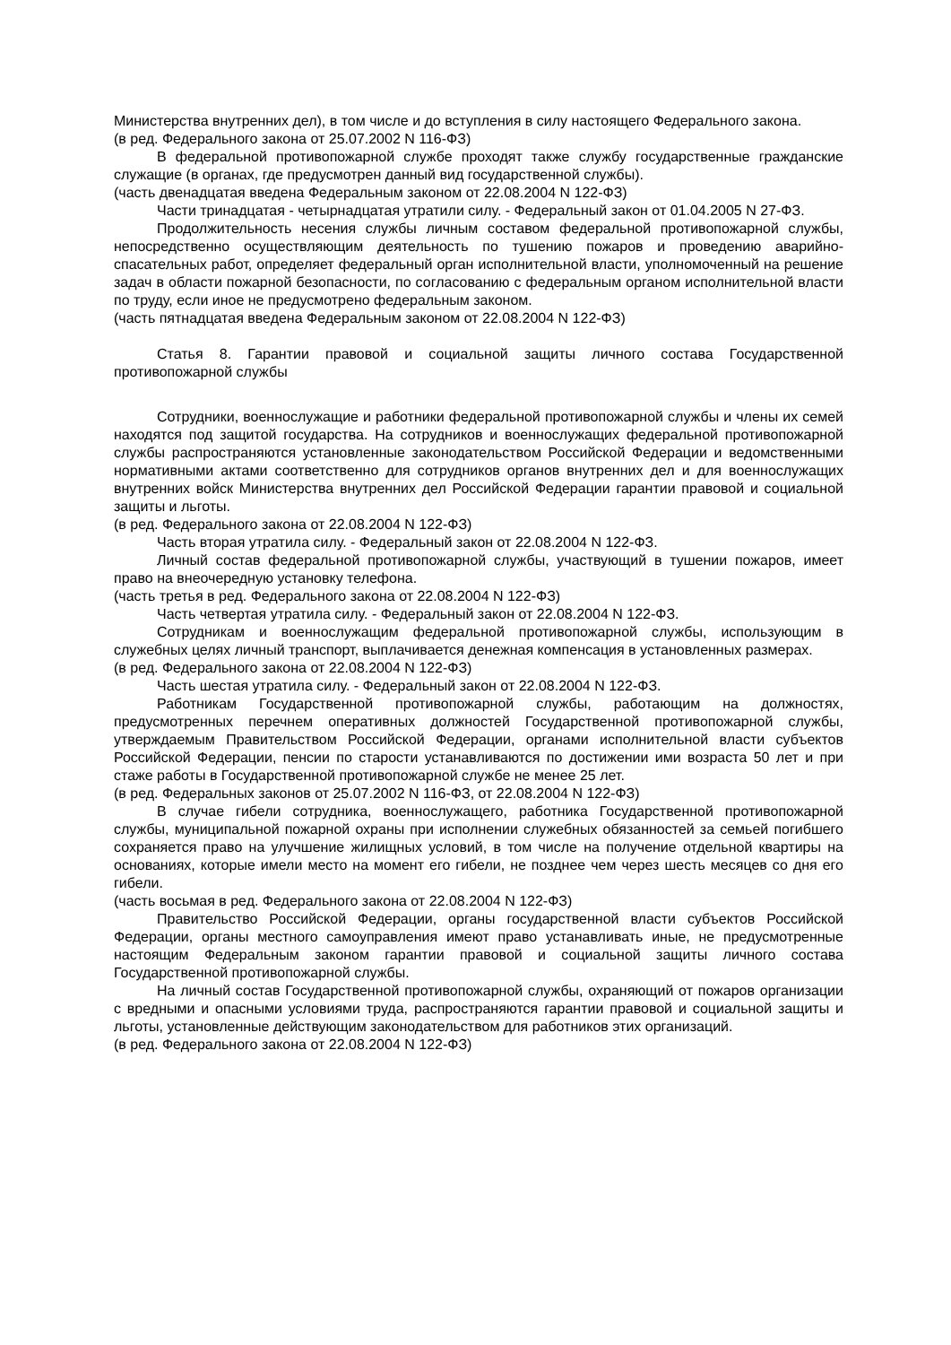Министерства внутренних дел), в том числе и до вступления в силу настоящего Федерального закона.
(в ред. Федерального закона от 25.07.2002 N 116-ФЗ)
В федеральной противопожарной службе проходят также службу государственные гражданские служащие (в органах, где предусмотрен данный вид государственной службы).
(часть двенадцатая введена Федеральным законом от 22.08.2004 N 122-ФЗ)
Части тринадцатая - четырнадцатая утратили силу. - Федеральный закон от 01.04.2005 N 27-ФЗ.
Продолжительность несения службы личным составом федеральной противопожарной службы, непосредственно осуществляющим деятельность по тушению пожаров и проведению аварийно-спасательных работ, определяет федеральный орган исполнительной власти, уполномоченный на решение задач в области пожарной безопасности, по согласованию с федеральным органом исполнительной власти по труду, если иное не предусмотрено федеральным законом.
(часть пятнадцатая введена Федеральным законом от 22.08.2004 N 122-ФЗ)
Статья 8. Гарантии правовой и социальной защиты личного состава Государственной противопожарной службы
Сотрудники, военнослужащие и работники федеральной противопожарной службы и члены их семей находятся под защитой государства. На сотрудников и военнослужащих федеральной противопожарной службы распространяются установленные законодательством Российской Федерации и ведомственными нормативными актами соответственно для сотрудников органов внутренних дел и для военнослужащих внутренних войск Министерства внутренних дел Российской Федерации гарантии правовой и социальной защиты и льготы.
(в ред. Федерального закона от 22.08.2004 N 122-ФЗ)
Часть вторая утратила силу. - Федеральный закон от 22.08.2004 N 122-ФЗ.
Личный состав федеральной противопожарной службы, участвующий в тушении пожаров, имеет право на внеочередную установку телефона.
(часть третья в ред. Федерального закона от 22.08.2004 N 122-ФЗ)
Часть четвертая утратила силу. - Федеральный закон от 22.08.2004 N 122-ФЗ.
Сотрудникам и военнослужащим федеральной противопожарной службы, использующим в служебных целях личный транспорт, выплачивается денежная компенсация в установленных размерах.
(в ред. Федерального закона от 22.08.2004 N 122-ФЗ)
Часть шестая утратила силу. - Федеральный закон от 22.08.2004 N 122-ФЗ.
Работникам Государственной противопожарной службы, работающим на должностях, предусмотренных перечнем оперативных должностей Государственной противопожарной службы, утверждаемым Правительством Российской Федерации, органами исполнительной власти субъектов Российской Федерации, пенсии по старости устанавливаются по достижении ими возраста 50 лет и при стаже работы в Государственной противопожарной службе не менее 25 лет.
(в ред. Федеральных законов от 25.07.2002 N 116-ФЗ, от 22.08.2004 N 122-ФЗ)
В случае гибели сотрудника, военнослужащего, работника Государственной противопожарной службы, муниципальной пожарной охраны при исполнении служебных обязанностей за семьей погибшего сохраняется право на улучшение жилищных условий, в том числе на получение отдельной квартиры на основаниях, которые имели место на момент его гибели, не позднее чем через шесть месяцев со дня его гибели.
(часть восьмая в ред. Федерального закона от 22.08.2004 N 122-ФЗ)
Правительство Российской Федерации, органы государственной власти субъектов Российской Федерации, органы местного самоуправления имеют право устанавливать иные, не предусмотренные настоящим Федеральным законом гарантии правовой и социальной защиты личного состава Государственной противопожарной службы.
На личный состав Государственной противопожарной службы, охраняющий от пожаров организации с вредными и опасными условиями труда, распространяются гарантии правовой и социальной защиты и льготы, установленные действующим законодательством для работников этих организаций.
(в ред. Федерального закона от 22.08.2004 N 122-ФЗ)